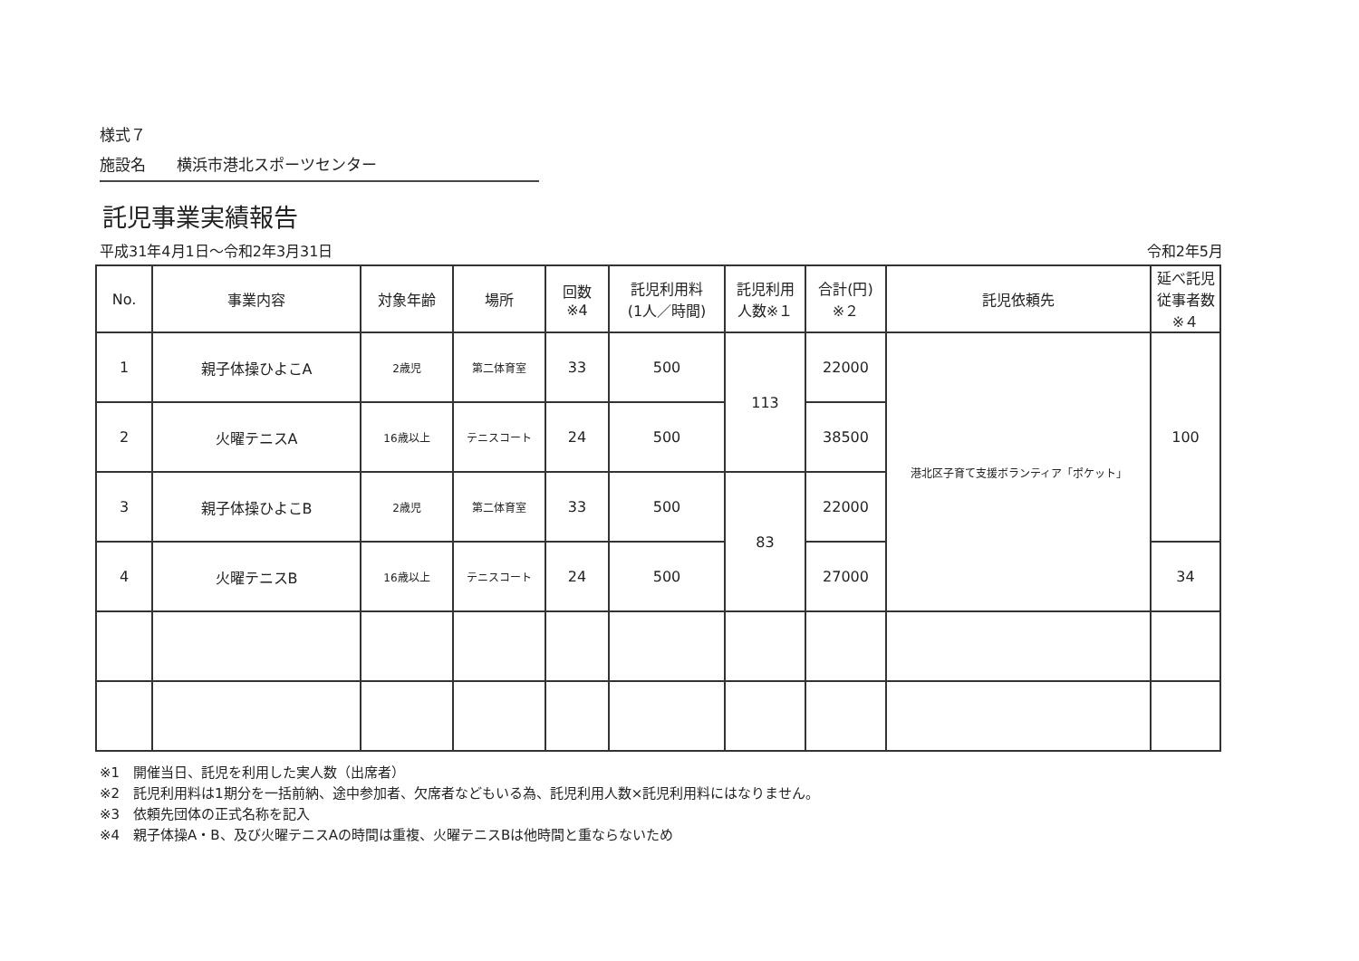様式７
施設名　　横浜市港北スポーツセンター
託児事業実績報告
平成31年4月1日～令和2年3月31日 令和2年5月
| No. | 事業内容 | 対象年齢 | 場所 | 回数 ※4 | 託児利用料 (1人／時間) | 託児利用 人数※１ | 合計(円) ※２ | 託児依頼先 | 延べ託児 従事者数 ※４ |
| --- | --- | --- | --- | --- | --- | --- | --- | --- | --- |
| 1 | 親子体操ひよこA | 2歳児 | 第二体育室 | 33 | 500 | 113 | 22000 | 港北区子育て支援ボランティア「ポケット」 | 100 |
| 2 | 火曜テニスA | 16歳以上 | テニスコート | 24 | 500 | | 38500 | | |
| 3 | 親子体操ひよこB | 2歳児 | 第二体育室 | 33 | 500 | 83 | 22000 | | |
| 4 | 火曜テニスB | 16歳以上 | テニスコート | 24 | 500 | | 27000 | | 34 |
※1　開催当日、託児を利用した実人数（出席者）
※2　託児利用料は1期分を一括前納、途中参加者、欠席者などもいる為、託児利用人数×託児利用料にはなりません。
※3　依頼先団体の正式名称を記入
※4　親子体操A・B、及び火曜テニスAの時間は重複、火曜テニスBは他時間と重ならないため